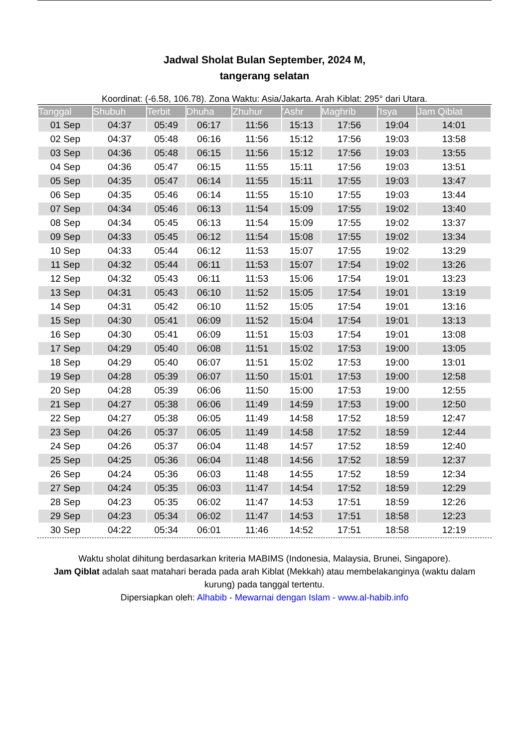Jadwal Sholat Bulan September, 2024 M,
tangerang selatan
Koordinat: (-6.58, 106.78). Zona Waktu: Asia/Jakarta. Arah Kiblat: 295° dari Utara.
| Tanggal | Shubuh | Terbit | Dhuha | Zhuhur | 'Ashr | Maghrib | 'Isya | Jam Qiblat |
| --- | --- | --- | --- | --- | --- | --- | --- | --- |
| 01 Sep | 04:37 | 05:49 | 06:17 | 11:56 | 15:13 | 17:56 | 19:04 | 14:01 |
| 02 Sep | 04:37 | 05:48 | 06:16 | 11:56 | 15:12 | 17:56 | 19:03 | 13:58 |
| 03 Sep | 04:36 | 05:48 | 06:15 | 11:56 | 15:12 | 17:56 | 19:03 | 13:55 |
| 04 Sep | 04:36 | 05:47 | 06:15 | 11:55 | 15:11 | 17:56 | 19:03 | 13:51 |
| 05 Sep | 04:35 | 05:47 | 06:14 | 11:55 | 15:11 | 17:55 | 19:03 | 13:47 |
| 06 Sep | 04:35 | 05:46 | 06:14 | 11:55 | 15:10 | 17:55 | 19:03 | 13:44 |
| 07 Sep | 04:34 | 05:46 | 06:13 | 11:54 | 15:09 | 17:55 | 19:02 | 13:40 |
| 08 Sep | 04:34 | 05:45 | 06:13 | 11:54 | 15:09 | 17:55 | 19:02 | 13:37 |
| 09 Sep | 04:33 | 05:45 | 06:12 | 11:54 | 15:08 | 17:55 | 19:02 | 13:34 |
| 10 Sep | 04:33 | 05:44 | 06:12 | 11:53 | 15:07 | 17:55 | 19:02 | 13:29 |
| 11 Sep | 04:32 | 05:44 | 06:11 | 11:53 | 15:07 | 17:54 | 19:02 | 13:26 |
| 12 Sep | 04:32 | 05:43 | 06:11 | 11:53 | 15:06 | 17:54 | 19:01 | 13:23 |
| 13 Sep | 04:31 | 05:43 | 06:10 | 11:52 | 15:05 | 17:54 | 19:01 | 13:19 |
| 14 Sep | 04:31 | 05:42 | 06:10 | 11:52 | 15:05 | 17:54 | 19:01 | 13:16 |
| 15 Sep | 04:30 | 05:41 | 06:09 | 11:52 | 15:04 | 17:54 | 19:01 | 13:13 |
| 16 Sep | 04:30 | 05:41 | 06:09 | 11:51 | 15:03 | 17:54 | 19:01 | 13:08 |
| 17 Sep | 04:29 | 05:40 | 06:08 | 11:51 | 15:02 | 17:53 | 19:00 | 13:05 |
| 18 Sep | 04:29 | 05:40 | 06:07 | 11:51 | 15:02 | 17:53 | 19:00 | 13:01 |
| 19 Sep | 04:28 | 05:39 | 06:07 | 11:50 | 15:01 | 17:53 | 19:00 | 12:58 |
| 20 Sep | 04:28 | 05:39 | 06:06 | 11:50 | 15:00 | 17:53 | 19:00 | 12:55 |
| 21 Sep | 04:27 | 05:38 | 06:06 | 11:49 | 14:59 | 17:53 | 19:00 | 12:50 |
| 22 Sep | 04:27 | 05:38 | 06:05 | 11:49 | 14:58 | 17:52 | 18:59 | 12:47 |
| 23 Sep | 04:26 | 05:37 | 06:05 | 11:49 | 14:58 | 17:52 | 18:59 | 12:44 |
| 24 Sep | 04:26 | 05:37 | 06:04 | 11:48 | 14:57 | 17:52 | 18:59 | 12:40 |
| 25 Sep | 04:25 | 05:36 | 06:04 | 11:48 | 14:56 | 17:52 | 18:59 | 12:37 |
| 26 Sep | 04:24 | 05:36 | 06:03 | 11:48 | 14:55 | 17:52 | 18:59 | 12:34 |
| 27 Sep | 04:24 | 05:35 | 06:03 | 11:47 | 14:54 | 17:52 | 18:59 | 12:29 |
| 28 Sep | 04:23 | 05:35 | 06:02 | 11:47 | 14:53 | 17:51 | 18:59 | 12:26 |
| 29 Sep | 04:23 | 05:34 | 06:02 | 11:47 | 14:53 | 17:51 | 18:58 | 12:23 |
| 30 Sep | 04:22 | 05:34 | 06:01 | 11:46 | 14:52 | 17:51 | 18:58 | 12:19 |
Waktu sholat dihitung berdasarkan kriteria MABIMS (Indonesia, Malaysia, Brunei, Singapore).
Jam Qiblat adalah saat matahari berada pada arah Kiblat (Mekkah) atau membelakanginya (waktu dalam kurung) pada tanggal tertentu.
Dipersiapkan oleh: Alhabib - Mewarnai dengan Islam - www.al-habib.info